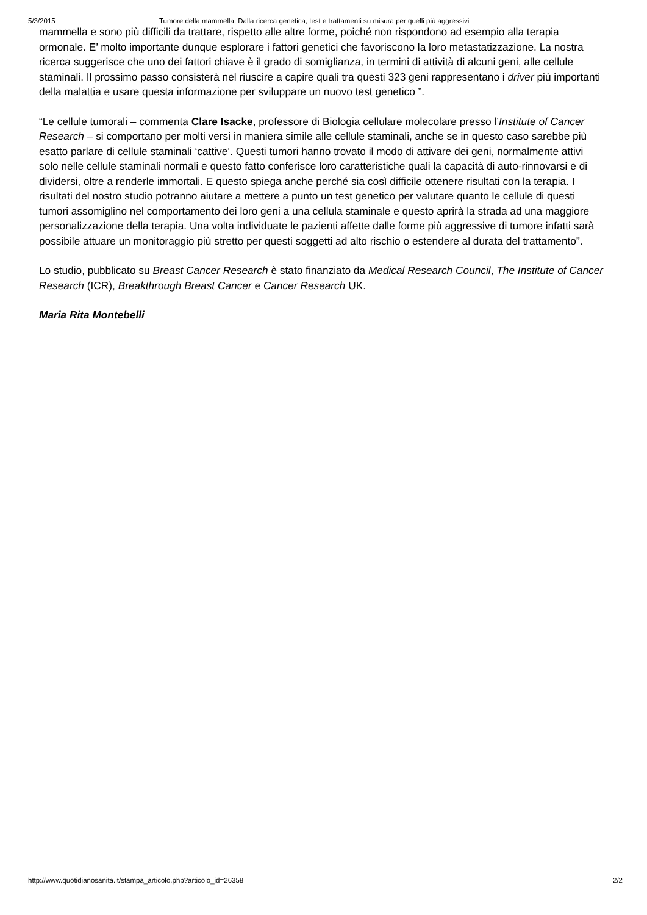5/3/2015 Tumore della mammella. Dalla ricerca genetica, test e trattamenti su misura per quelli più aggressivi
mammella e sono più difficili da trattare, rispetto alle altre forme, poiché non rispondono ad esempio alla terapia ormonale. E’ molto importante dunque esplorare i fattori genetici che favoriscono la loro metastatizzazione. La nostra ricerca suggerisce che uno dei fattori chiave è il grado di somiglianza, in termini di attività di alcuni geni, alle cellule staminali. Il prossimo passo consisterà nel riuscire a capire quali tra questi 323 geni rappresentano i driver più importanti della malattia e usare questa informazione per sviluppare un nuovo test genetico ”.
“Le cellule tumorali – commenta Clare Isacke, professore di Biologia cellulare molecolare presso l’Institute of Cancer Research – si comportano per molti versi in maniera simile alle cellule staminali, anche se in questo caso sarebbe più esatto parlare di cellule staminali ‘cattive’. Questi tumori hanno trovato il modo di attivare dei geni, normalmente attivi solo nelle cellule staminali normali e questo fatto conferisce loro caratteristiche quali la capacità di auto-rinnovarsi e di dividersi, oltre a renderle immortali. E questo spiega anche perché sia così difficile ottenere risultati con la terapia. I risultati del nostro studio potranno aiutare a mettere a punto un test genetico per valutare quanto le cellule di questi tumori assomiglino nel comportamento dei loro geni a una cellula staminale e questo aprirà la strada ad una maggiore personalizzazione della terapia. Una volta individuate le pazienti affette dalle forme più aggressive di tumore infatti sarà possibile attuare un monitoraggio più stretto per questi soggetti ad alto rischio o estendere al durata del trattamento”.
Lo studio, pubblicato su Breast Cancer Research è stato finanziato da Medical Research Council, The Institute of Cancer Research (ICR), Breakthrough Breast Cancer e Cancer Research UK.
Maria Rita Montebelli
http://www.quotidianosanita.it/stampa_articolo.php?articolo_id=26358 2/2